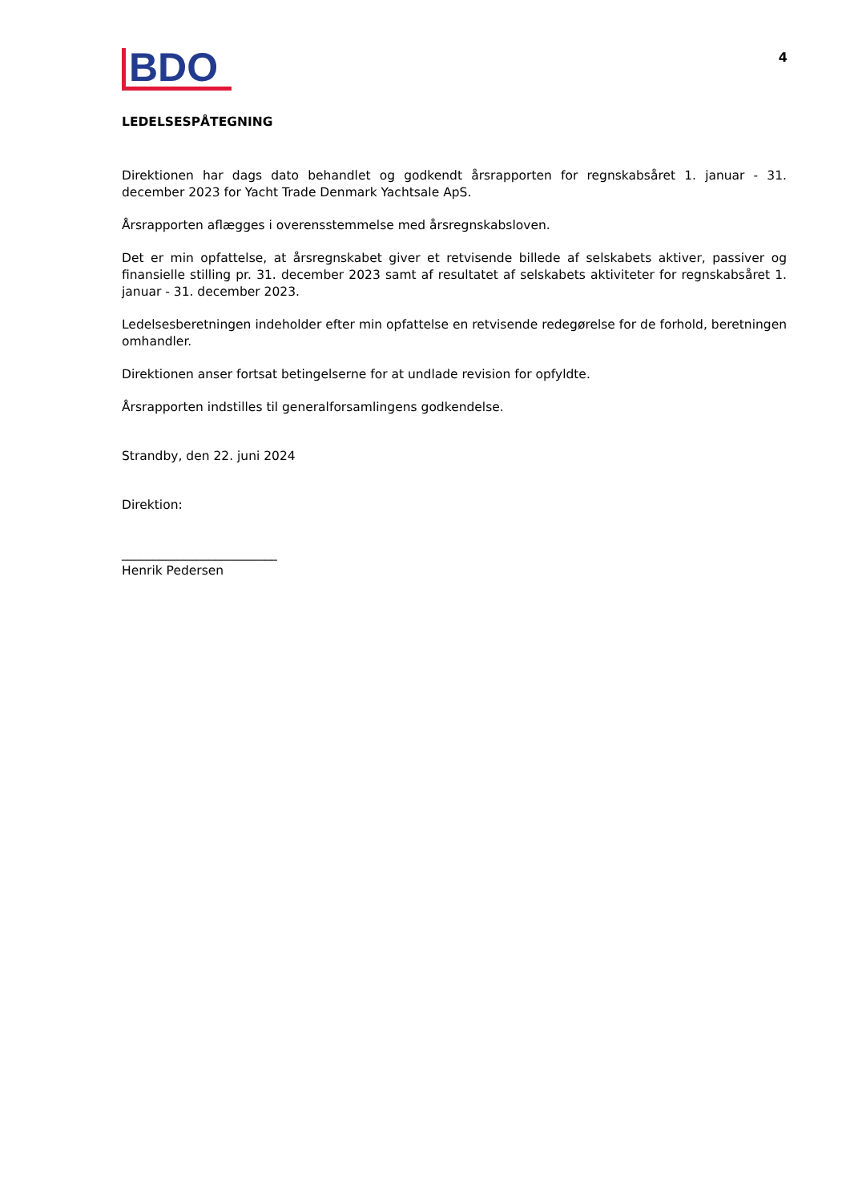4
BDO
LEDELSESPÅTEGNING
Direktionen har dags dato behandlet og godkendt årsrapporten for regnskabsåret 1. januar - 31. december 2023 for Yacht Trade Denmark Yachtsale ApS.
Årsrapporten aflægges i overensstemmelse med årsregnskabsloven.
Det er min opfattelse, at årsregnskabet giver et retvisende billede af selskabets aktiver, passiver og finansielle stilling pr. 31. december 2023 samt af resultatet af selskabets aktiviteter for regnskabsåret 1. januar - 31. december 2023.
Ledelsesberetningen indeholder efter min opfattelse en retvisende redegørelse for de forhold, beretningen omhandler.
Direktionen anser fortsat betingelserne for at undlade revision for opfyldte.
Årsrapporten indstilles til generalforsamlingens godkendelse.
Strandby, den 22. juni 2024
Direktion:
_________________________
Henrik Pedersen